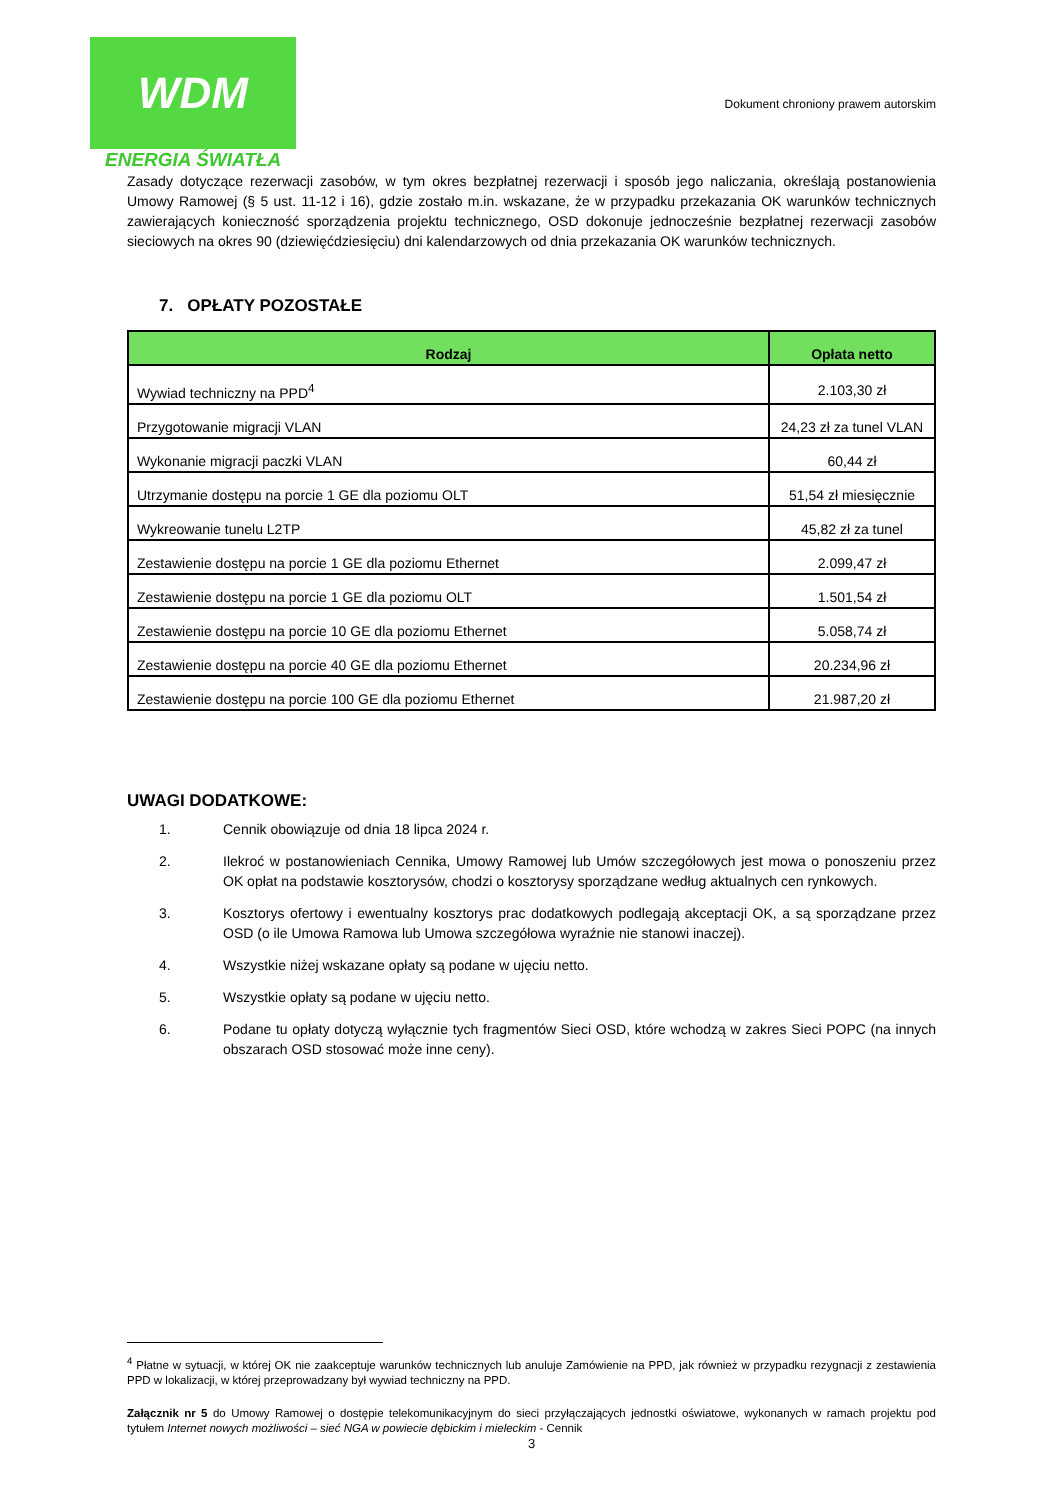WDM
ENERGIA ŚWIATŁA
Dokument chroniony prawem autorskim
Zasady dotyczące rezerwacji zasobów, w tym okres bezpłatnej rezerwacji i sposób jego naliczania, określają postanowienia Umowy Ramowej (§ 5 ust. 11-12 i 16), gdzie zostało m.in. wskazane, że w przypadku przekazania OK warunków technicznych zawierających konieczność sporządzenia projektu technicznego, OSD dokonuje jednocześnie bezpłatnej rezerwacji zasobów sieciowych na okres 90 (dziewięćdziesięciu) dni kalendarzowych od dnia przekazania OK warunków technicznych.
7. OPŁATY POZOSTAŁE
| Rodzaj | Opłata netto |
| --- | --- |
| Wywiad techniczny na PPD<sup>4</sup> | 2.103,30 zł |
| Przygotowanie migracji VLAN | 24,23 zł za tunel VLAN |
| Wykonanie migracji paczki VLAN | 60,44 zł |
| Utrzymanie dostępu na porcie 1 GE dla poziomu OLT | 51,54 zł miesięcznie |
| Wykreowanie tunelu L2TP | 45,82 zł za tunel |
| Zestawienie dostępu na porcie 1 GE dla poziomu Ethernet | 2.099,47 zł |
| Zestawienie dostępu na porcie 1 GE dla poziomu OLT | 1.501,54 zł |
| Zestawienie dostępu na porcie 10 GE dla poziomu Ethernet | 5.058,74 zł |
| Zestawienie dostępu na porcie 40 GE dla poziomu Ethernet | 20.234,96 zł |
| Zestawienie dostępu na porcie 100 GE dla poziomu Ethernet | 21.987,20 zł |
UWAGI DODATKOWE:
1. Cennik obowiązuje od dnia 18 lipca 2024 r.
2. Ilekroć w postanowieniach Cennika, Umowy Ramowej lub Umów szczegółowych jest mowa o ponoszeniu przez OK opłat na podstawie kosztorysów, chodzi o kosztorysy sporządzane według aktualnych cen rynkowych.
3. Kosztorys ofertowy i ewentualny kosztorys prac dodatkowych podlegają akceptacji OK, a są sporządzane przez OSD (o ile Umowa Ramowa lub Umowa szczegółowa wyraźnie nie stanowi inaczej).
4. Wszystkie niżej wskazane opłaty są podane w ujęciu netto.
5. Wszystkie opłaty są podane w ujęciu netto.
6. Podane tu opłaty dotyczą wyłącznie tych fragmentów Sieci OSD, które wchodzą w zakres Sieci POPC (na innych obszarach OSD stosować może inne ceny).
<sup>4</sup> Płatne w sytuacji, w której OK nie zaakceptuje warunków technicznych lub anuluje Zamówienie na PPD, jak również w przypadku rezygnacji z zestawienia PPD w lokalizacji, w której przeprowadzany był wywiad techniczny na PPD.
Załącznik nr 5 do Umowy Ramowej o dostępie telekomunikacyjnym do sieci przyłączających jednostki oświatowe, wykonanych w ramach projektu pod tytułem Internet nowych możliwości – sieć NGA w powiecie dębickim i mieleckim - Cennik
3